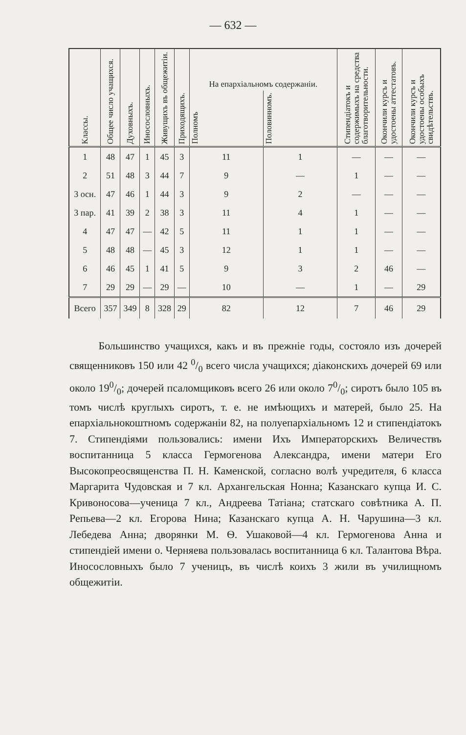— 632 —
| Классы. | Общее число учащихся. | Духовныхъ. | Иносословныхъ. | Живущихъ въ общежитіи. | Приходящихъ. | На епархіальномъ содержаніи. | | Стипендіатокъ и содержимыхъ на средства благотворительности. | Окончили курсъ и удостоены аттестатовъ. | Окончили курсъ и удостоены особыхъ свидѣтельствъ. |
| --- | --- | --- | --- | --- | --- | --- | --- | --- | --- | --- |
| | | | | | | Полномъ | Половинномъ. | | | |
| 1 | 48 | 47 | 1 | 45 | 3 | 11 | 1 | — | — | — |
| 2 | 51 | 48 | 3 | 44 | 7 | 9 | — | 1 | — | — |
| 3 осн. | 47 | 46 | 1 | 44 | 3 | 9 | 2 | — | — | — |
| 3 пар. | 41 | 39 | 2 | 38 | 3 | 11 | 4 | 1 | — | — |
| 4 | 47 | 47 | — | 42 | 5 | 11 | 1 | 1 | — | — |
| 5 | 48 | 48 | — | 45 | 3 | 12 | 1 | 1 | — | — |
| 6 | 46 | 45 | 1 | 41 | 5 | 9 | 3 | 2 | 46 | — |
| 7 | 29 | 29 | — | 29 | — | 10 | — | 1 | — | 29 |
| Всего | 357 | 349 | 8 | 328 | 29 | 82 | 12 | 7 | 46 | 29 |
Большинство учащихся, какъ и въ прежніе годы, состояло изъ дочерей священниковъ 150 или 42 0/0 всего числа учащихся; діаконскихъ дочерей 69 или около 190/0; дочерей псаломщиковъ всего 26 или около 70/0; сиротъ было 105 въ томъ числѣ круглыхъ сиротъ, т. е. не имѣющихъ и матерей, было 25. На епархіальнокоштномъ содержаніи 82, на полуепархіальномъ 12 и стипендіатокъ 7. Стипендіями пользовались: имени Ихъ Императорскихъ Величествъ воспитанница 5 класса Гермогенова Александра, имени матери Его Высокопреосвященства П. Н. Каменской, согласно волѣ учредителя, 6 класса Маргарита Чудовская и 7 кл. Архангельская Нонна; Казанскаго купца И. С. Кривоносова—ученица 7 кл., Андреева Татіана; статскаго совѣтника А. П. Репьева—2 кл. Егорова Нина; Казанскаго купца А. Н. Чарушина—3 кл. Лебедева Анна; дворянки М. Ѳ. Ушаковой—4 кл. Гермогенова Анна и стипендіей имени о. Черняева пользовалась воспитанница 6 кл. Талантова Вѣра. Иносословныхъ было 7 ученицъ, въ числѣ коихъ 3 жили въ училищномъ общежитіи.